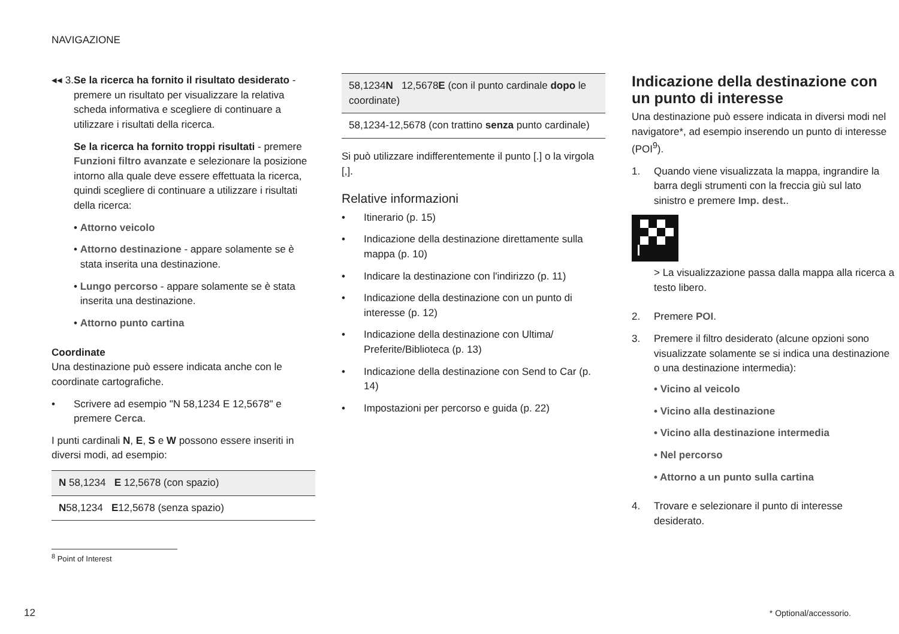NAVIGAZIONE
◂◂ 3.
Se la ricerca ha fornito il risultato desiderato - premere un risultato per visualizzare la relativa scheda informativa e scegliere di continuare a utilizzare i risultati della ricerca.
Se la ricerca ha fornito troppi risultati - premere Funzioni filtro avanzate e selezionare la posizione intorno alla quale deve essere effettuata la ricerca, quindi scegliere di continuare a utilizzare i risultati della ricerca:
• Attorno veicolo
• Attorno destinazione - appare solamente se è stata inserita una destinazione.
• Lungo percorso - appare solamente se è stata inserita una destinazione.
• Attorno punto cartina
Coordinate
Una destinazione può essere indicata anche con le coordinate cartografiche.
• Scrivere ad esempio "N 58,1234 E 12,5678" e premere Cerca.
I punti cardinali N, E, S e W possono essere inseriti in diversi modi, ad esempio:
| N 58,1234 E 12,5678 (con spazio) |
| N 58,1234 E 12,5678 (senza spazio) |
| 58,1234 N 12,5678 E (con il punto cardinale dopo le coordinate) |
| 58,1234-12,5678 (con trattino senza punto cardinale) |
Si può utilizzare indifferentemente il punto [.] o la virgola [,].
Relative informazioni
• Itinerario (p. 15)
• Indicazione della destinazione direttamente sulla mappa (p. 10)
• Indicare la destinazione con l'indirizzo (p. 11)
• Indicazione della destinazione con un punto di interesse (p. 12)
• Indicazione della destinazione con Ultima/ Preferite/Biblioteca (p. 13)
• Indicazione della destinazione con Send to Car (p. 14)
• Impostazioni per percorso e guida (p. 22)
Indicazione della destinazione con un punto di interesse
Una destinazione può essere indicata in diversi modi nel navigatore*, ad esempio inserendo un punto di interesse (POI<sup>9</sup>).
1. Quando viene visualizzata la mappa, ingrandire la barra degli strumenti con la freccia giù sul lato sinistro e premere Imp. dest..
> La visualizzazione passa dalla mappa alla ricerca a testo libero.
2. Premere POI.
3. Premere il filtro desiderato (alcune opzioni sono visualizzate solamente se si indica una destinazione o una destinazione intermedia):
• Vicino al veicolo
• Vicino alla destinazione
• Vicino alla destinazione intermedia
• Nel percorso
• Attorno a un punto sulla cartina
4. Trovare e selezionare il punto di interesse desiderato.
<sup>8</sup> Point of Interest
12 * Optional/accessorio.